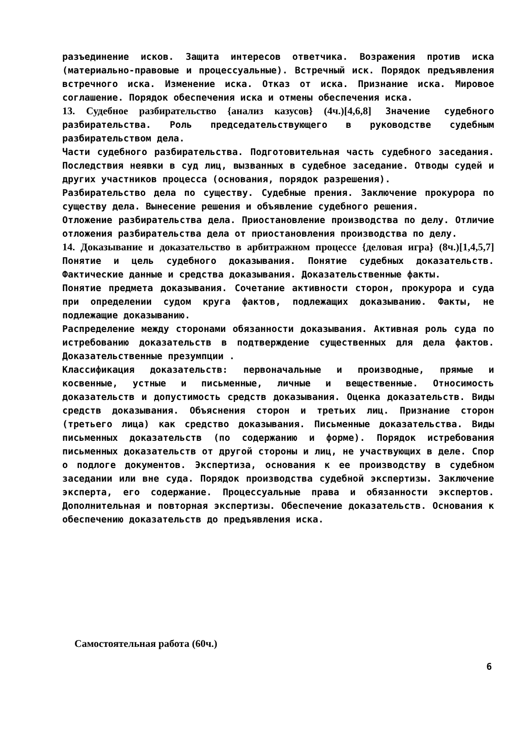разъединение исков. Защита интересов ответчика. Возражения против иска (материально-правовые и процессуальные). Встречный иск. Порядок предъявления встречного иска. Изменение иска. Отказ от иска. Признание иска. Мировое соглашение. Порядок обеспечения иска и отмены обеспечения иска.
13. Судебное разбирательство {анализ казусов} (4ч.)[4,6,8] Значение судебного разбирательства. Роль председательствующего в руководстве судебным разбирательством дела.
Части судебного разбирательства. Подготовительная часть судебного заседания. Последствия неявки в суд лиц, вызванных в судебное заседание. Отводы судей и других участников процесса (основания, порядок разрешения).
Разбирательство дела по существу. Судебные прения. Заключение прокурора по существу дела. Вынесение решения и объявление судебного решения.
Отложение разбирательства дела. Приостановление производства по делу. Отличие отложения разбирательства дела от приостановления производства по делу.
14. Доказывание и доказательство в арбитражном процессе {деловая игра} (8ч.)[1,4,5,7] Понятие и цель судебного доказывания. Понятие судебных доказательств. Фактические данные и средства доказывания. Доказательственные факты.
Понятие предмета доказывания. Сочетание активности сторон, прокурора и суда при определении судом круга фактов, подлежащих доказыванию. Факты, не подлежащие доказыванию.
Распределение между сторонами обязанности доказывания. Активная роль суда по истребованию доказательств в подтверждение существенных для дела фактов. Доказательственные презумпции .
Классификация доказательств: первоначальные и производные, прямые и косвенные, устные и письменные, личные и вещественные. Относимость доказательств и допустимость средств доказывания. Оценка доказательств. Виды средств доказывания. Объяснения сторон и третьих лиц. Признание сторон (третьего лица) как средство доказывания. Письменные доказательства. Виды письменных доказательств (по содержанию и форме). Порядок истребования письменных доказательств от другой стороны и лиц, не участвующих в деле. Спор о подлоге документов. Экспертиза, основания к ее производству в судебном заседании или вне суда. Порядок производства судебной экспертизы. Заключение эксперта, его содержание. Процессуальные права и обязанности экспертов. Дополнительная и повторная экспертизы. Обеспечение доказательств. Основания к обеспечению доказательств до предъявления иска.
Самостоятельная работа (60ч.)
6